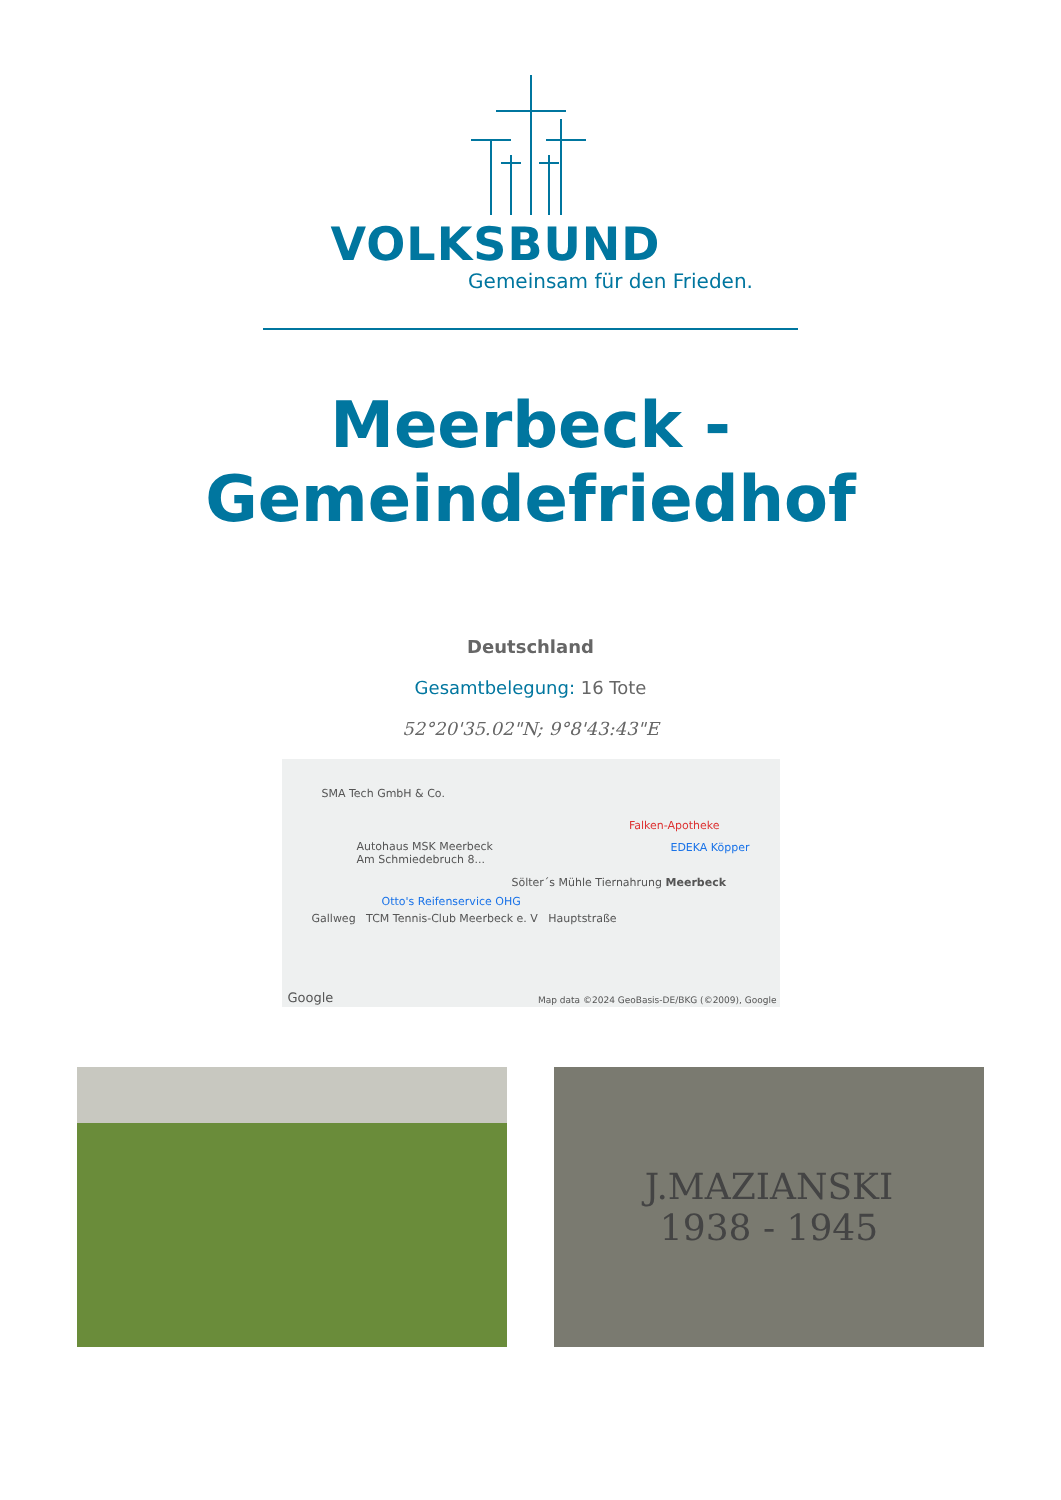VOLKSBUND
Gemeinsam für den Frieden.
Meerbeck -
Gemeindefriedhof
Deutschland
Gesamtbelegung: 16 Tote
52°20'35.02"N; 9°8'43:43"E
SMA Tech GmbH & Co.
Autohaus MSK Meerbeck
Am Schmiedebruch 8...
Sölter´s Mühle Tiernahrung Meerbeck
Otto's Reifenservice OHG
Gallweg TCM Tennis-Club Meerbeck e. V Hauptstraße
Falken-Apotheke
EDEKA Köpper
Map data ©2024 GeoBasis-DE/BKG (©2009), Google
Google
J.MAZIANSKI
1938 - 1945